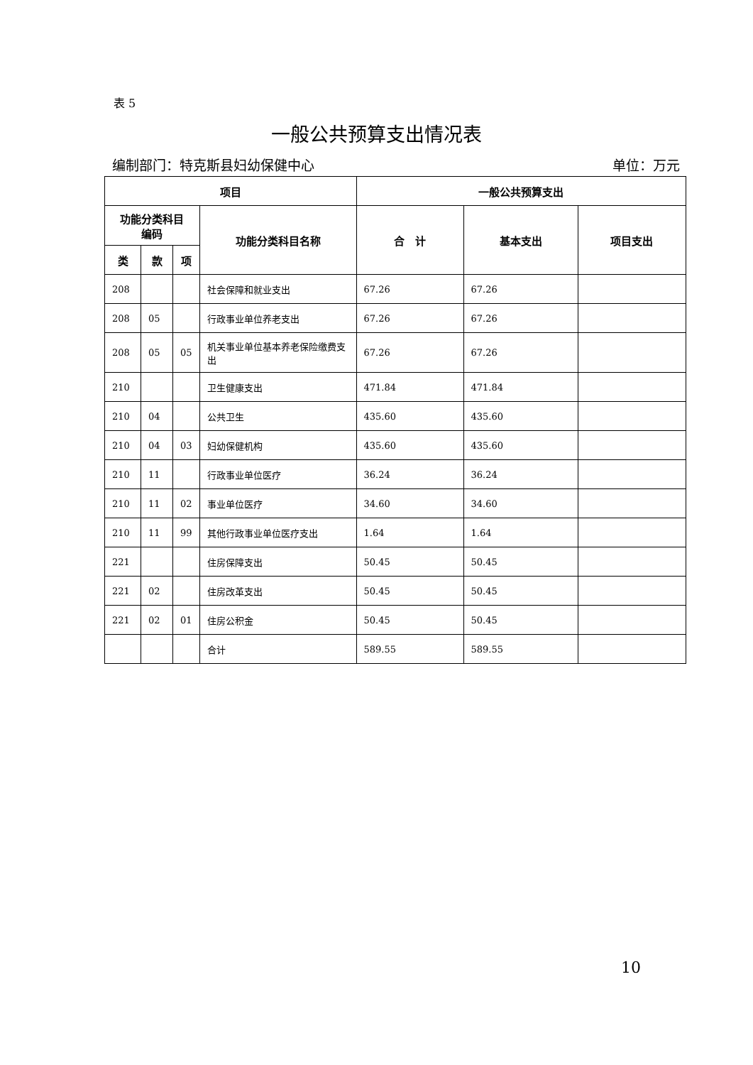表 5
一般公共预算支出情况表
编制部门：特克斯县妇幼保健中心 单位：万元
| 项目 | | | | 一般公共预算支出 | | |
| --- | --- | --- | --- | --- | --- | --- |
| 功能分类科目 编码 | | | 功能分类科目名称 | 合 计 | 基本支出 | 项目支出 |
| 类 | 款 | 项 | | | | |
| 208 | | | 社会保障和就业支出 | 67.26 | 67.26 | |
| 208 | 05 | | 行政事业单位养老支出 | 67.26 | 67.26 | |
| 208 | 05 | 05 | 机关事业单位基本养老保险缴费支出 | 67.26 | 67.26 | |
| 210 | | | 卫生健康支出 | 471.84 | 471.84 | |
| 210 | 04 | | 公共卫生 | 435.60 | 435.60 | |
| 210 | 04 | 03 | 妇幼保健机构 | 435.60 | 435.60 | |
| 210 | 11 | | 行政事业单位医疗 | 36.24 | 36.24 | |
| 210 | 11 | 02 | 事业单位医疗 | 34.60 | 34.60 | |
| 210 | 11 | 99 | 其他行政事业单位医疗支出 | 1.64 | 1.64 | |
| 221 | | | 住房保障支出 | 50.45 | 50.45 | |
| 221 | 02 | | 住房改革支出 | 50.45 | 50.45 | |
| 221 | 02 | 01 | 住房公积金 | 50.45 | 50.45 | |
| | | | 合计 | 589.55 | 589.55 | |
10